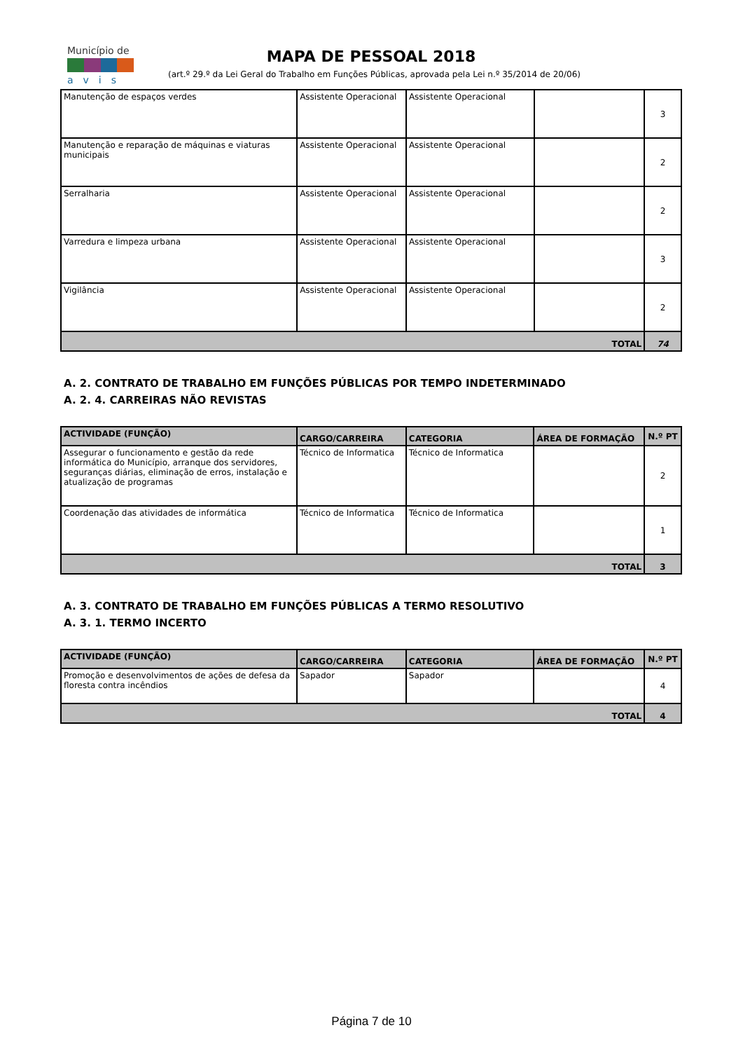Município de
avis
MAPA DE PESSOAL 2018
(art.º 29.º da Lei Geral do Trabalho em Funções Públicas, aprovada pela Lei n.º 35/2014 de 20/06)
| Manutenção de espaços verdes | Assistente Operacional | Assistente Operacional | | 3 |
| Manutenção e reparação de máquinas e viaturas municipais | Assistente Operacional | Assistente Operacional | | 2 |
| Serralharia | Assistente Operacional | Assistente Operacional | | 2 |
| Varredura e limpeza urbana | Assistente Operacional | Assistente Operacional | | 3 |
| Vigilância | Assistente Operacional | Assistente Operacional | | 2 |
| TOTAL | | | | 74 |
A. 2. CONTRATO DE TRABALHO EM FUNÇÕES PÚBLICAS POR TEMPO INDETERMINADO
A. 2. 4. CARREIRAS NÃO REVISTAS
| ACTIVIDADE (FUNÇÃO) | CARGO/CARREIRA | CATEGORIA | ÁREA DE FORMAÇÃO | N.º PT |
| --- | --- | --- | --- | --- |
| Assegurar o funcionamento e gestão da rede informática do Município, arranque dos servidores, seguranças diárias, eliminação de erros, instalação e atualização de programas | Técnico de Informatica | Técnico de Informatica | | 2 |
| Coordenação das atividades de informática | Técnico de Informatica | Técnico de Informatica | | 1 |
| TOTAL | | | | 3 |
A. 3. CONTRATO DE TRABALHO EM FUNÇÕES PÚBLICAS A TERMO RESOLUTIVO
A. 3. 1. TERMO INCERTO
| ACTIVIDADE (FUNÇÃO) | CARGO/CARREIRA | CATEGORIA | ÁREA DE FORMAÇÃO | N.º PT |
| --- | --- | --- | --- | --- |
| Promoção e desenvolvimentos de ações de defesa da floresta contra incêndios | Sapador | Sapador | | 4 |
| TOTAL | | | | 4 |
Página 7 de 10